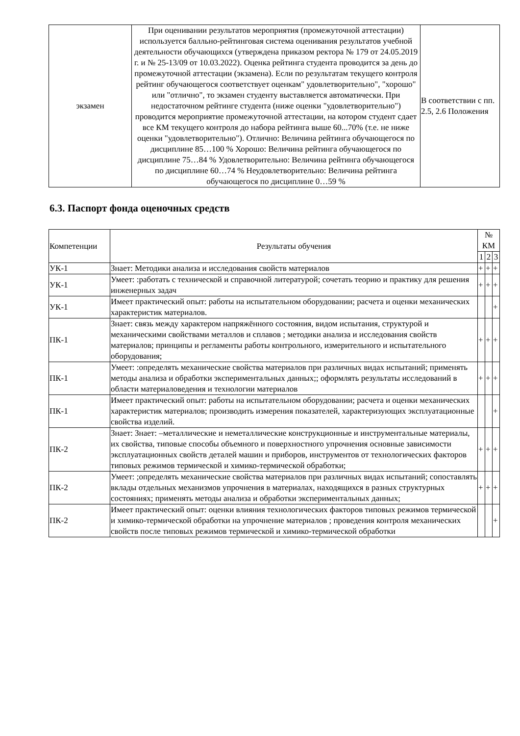| экзамен | При оценивании результатов мероприятия (промежуточной аттестации) используется балльно-рейтинговая система оценивания результатов учебной деятельности обучающихся (утверждена приказом ректора № 179 от 24.05.2019 г. и № 25-13/09 от 10.03.2022). Оценка рейтинга студента проводится за день до промежуточной аттестации (экзамена). Если по результатам текущего контроля рейтинг обучающегося соответствует оценкам" удовлетворительно", "хорошо" или "отлично", то экзамен студенту выставляется автоматически. При недостаточном рейтинге студента (ниже оценки "удовлетворительно") проводится мероприятие промежуточной аттестации, на котором студент сдает все КМ текущего контроля до набора рейтинга выше 60...70% (т.е. не ниже оценки "удовлетворительно"). Отлично: Величина рейтинга обучающегося по дисциплине 85…100 % Хорошо: Величина рейтинга обучающегося по дисциплине 75…84 % Удовлетворительно: Величина рейтинга обучающегося по дисциплине 60…74 % Неудовлетворительно: Величина рейтинга обучающегося по дисциплине 0…59 % | В соответствии с пп. 2.5, 2.6 Положения |
6.3. Паспорт фонда оценочных средств
| Компетенции | Результаты обучения | № КМ | | |
| --- | --- | --- | --- | --- |
| | | 1 | 2 | 3 |
| УК-1 | Знает: Методики анализа и исследования свойств материалов | + | + | + |
| УК-1 | Умеет: :работать с технической и справочной литературой; сочетать теорию и практику для решения инженерных задач | + | + | + |
| УК-1 | Имеет практический опыт: работы на испытательном оборудовании; расчета и оценки механических характеристик материалов. | | | + |
| ПК-1 | Знает: связь между характером напряжённого состояния, видом испытания, структурой и механическими свойствами металлов и сплавов ; методики анализа и исследования свойств материалов; принципы и регламенты работы контрольного, измерительного и испытательного оборудования; | + | + | + |
| ПК-1 | Умеет: :определять механические свойства материалов при различных видах испытаний; применять методы анализа и обработки экспериментальных данных;; оформлять результаты исследований в области материаловедения и технологии материалов | + | + | + |
| ПК-1 | Имеет практический опыт: работы на испытательном оборудовании; расчета и оценки механических характеристик материалов; производить измерения показателей, характеризующих эксплуатационные свойства изделий. | | | + |
| ПК-2 | Знает: Знает: –металлические и неметаллические конструкционные и инструментальные материалы, их свойства, типовые способы объемного и поверхностного упрочнения основные зависимости эксплуатационных свойств деталей машин и приборов, инструментов от технологических факторов типовых режимов термической и химико-термической обработки; | + | + | + |
| ПК-2 | Умеет: ;определять механические свойства материалов при различных видах испытаний; сопоставлять вклады отдельных механизмов упрочнения в материалах, находящихся в разных структурных состояниях; применять методы анализа и обработки экспериментальных данных; | + | + | + |
| ПК-2 | Имеет практический опыт: оценки влияния технологических факторов типовых режимов термической и химико-термической обработки на упрочнение материалов ; проведения контроля механических свойств после типовых режимов термической и химико-термической обработки | | | + |